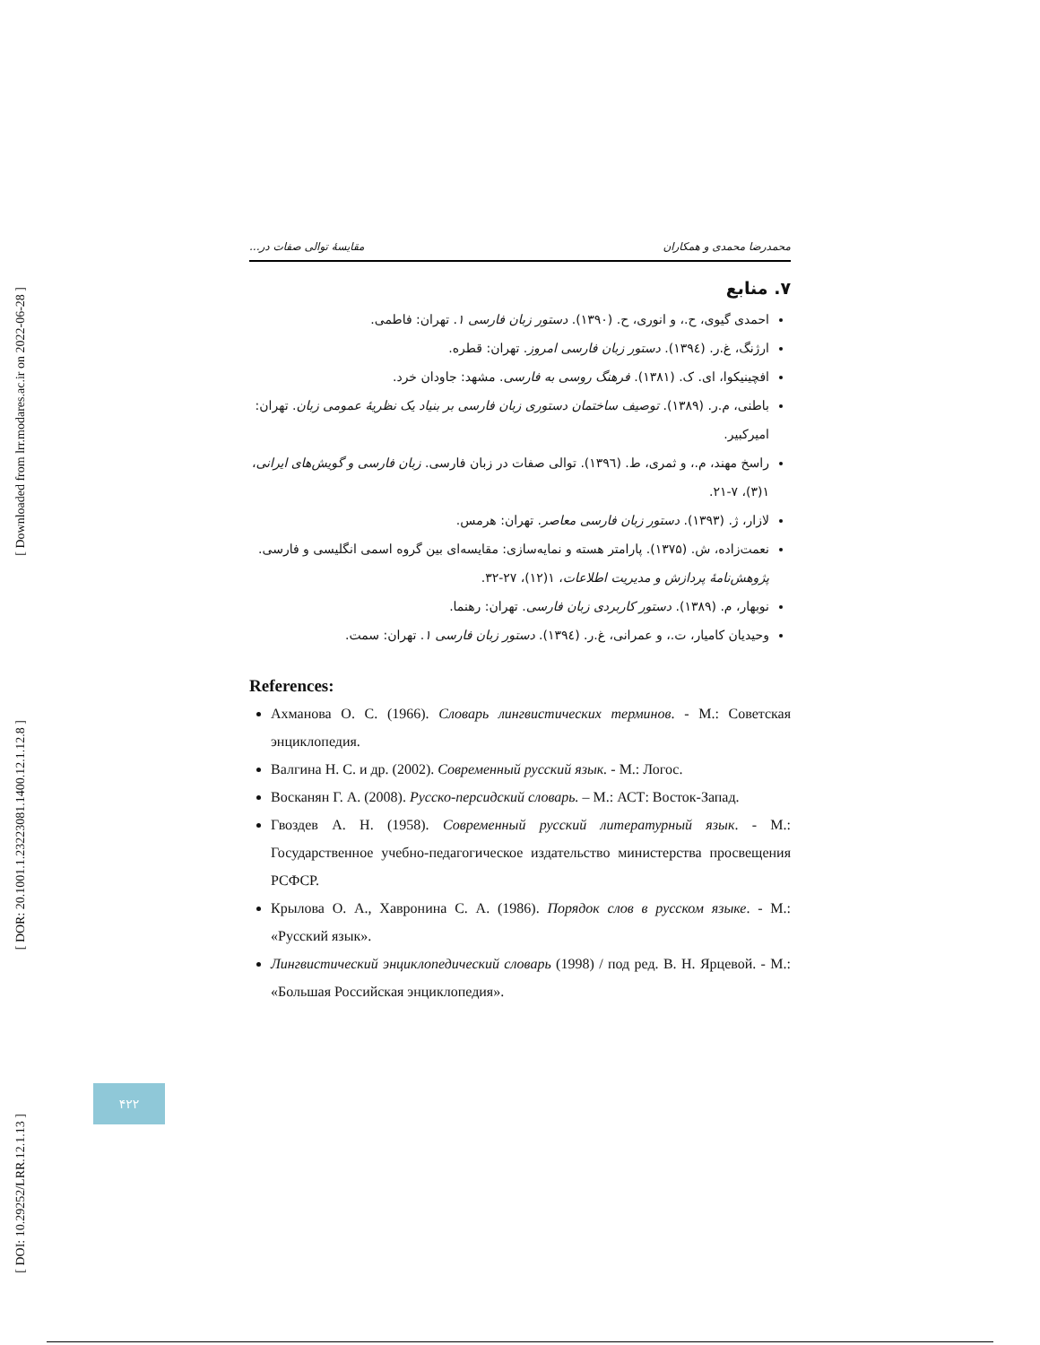[ Downloaded from lrr.modares.ac.ir on 2022-06-28 ]
[ DOR: 20.1001.1.23223081.1400.12.1.12.8 ]
[ DOI: 10.29252/LRR.12.1.13 ]
محمدرضا محمدی و همکاران مقایسهٔ توالی صفات در...
۷. منابع
احمدی گیوی، ح.، و انوری، ح. (۱۳۹۰). دستور زبان فارسی ۱. تهران: فاطمی.
ارژنگ، غ.ر. (۱۳۹٤). دستور زبان فارسی امروز. تهران: قطره.
افچینیکوا، ای. ک. (۱۳۸۱). فرهنگ روسی به فارسی. مشهد: جاودان خرد.
باطنی، م.ر. (۱۳۸۹). توصیف ساختمان دستوری زبان فارسی بر بنیاد یک نظریهٔ عمومی زبان. تهران: امیرکبیر.
راسخ مهند، م.، و ثمری، ط. (۱۳۹٦). توالی صفات در زبان فارسی. زبان فارسی و گویش‌های ایرانی، ۱(۳)، ۷-۲۱.
لازار، ژ. (۱۳۹۳). دستور زبان فارسی معاصر. تهران: هرمس.
نعمت‌زاده، ش. (۱۳۷۵). پارامتر هسته و نمایه‌سازی: مقایسه‌ای بین گروه اسمی انگلیسی و فارسی. پژوهش‌نامهٔ پردازش و مدیریت اطلاعات، ۱(۱۲)، ۲۷-۳۲.
نوبهار، م. (۱۳۸۹). دستور کاربردی زبان فارسی. تهران: رهنما.
وحیدیان کامیار، ت.، و عمرانی، غ.ر. (۱۳۹٤). دستور زبان فارسی ۱. تهران: سمت.
References:
Ахманова О. С. (1966). Словарь лингвистических терминов. - М.: Советская энциклопедия.
Валгина Н. С. и др. (2002). Современный русский язык. - М.: Логос.
Восканян Г. А. (2008). Русско-персидский словарь. – М.: АСТ: Восток-Запад.
Гвоздев А. Н. (1958). Современный русский литературный язык. - М.: Государственное учебно-педагогическое издательство министерства просвещения РСФСР.
Крылова О. А., Хавронина С. А. (1986). Порядок слов в русском языке. - М.: «Русский язык».
Лингвистический энциклопедический словарь (1998) / под ред. В. Н. Ярцевой. - М.: «Большая Российская энциклопедия».
۴۲۲